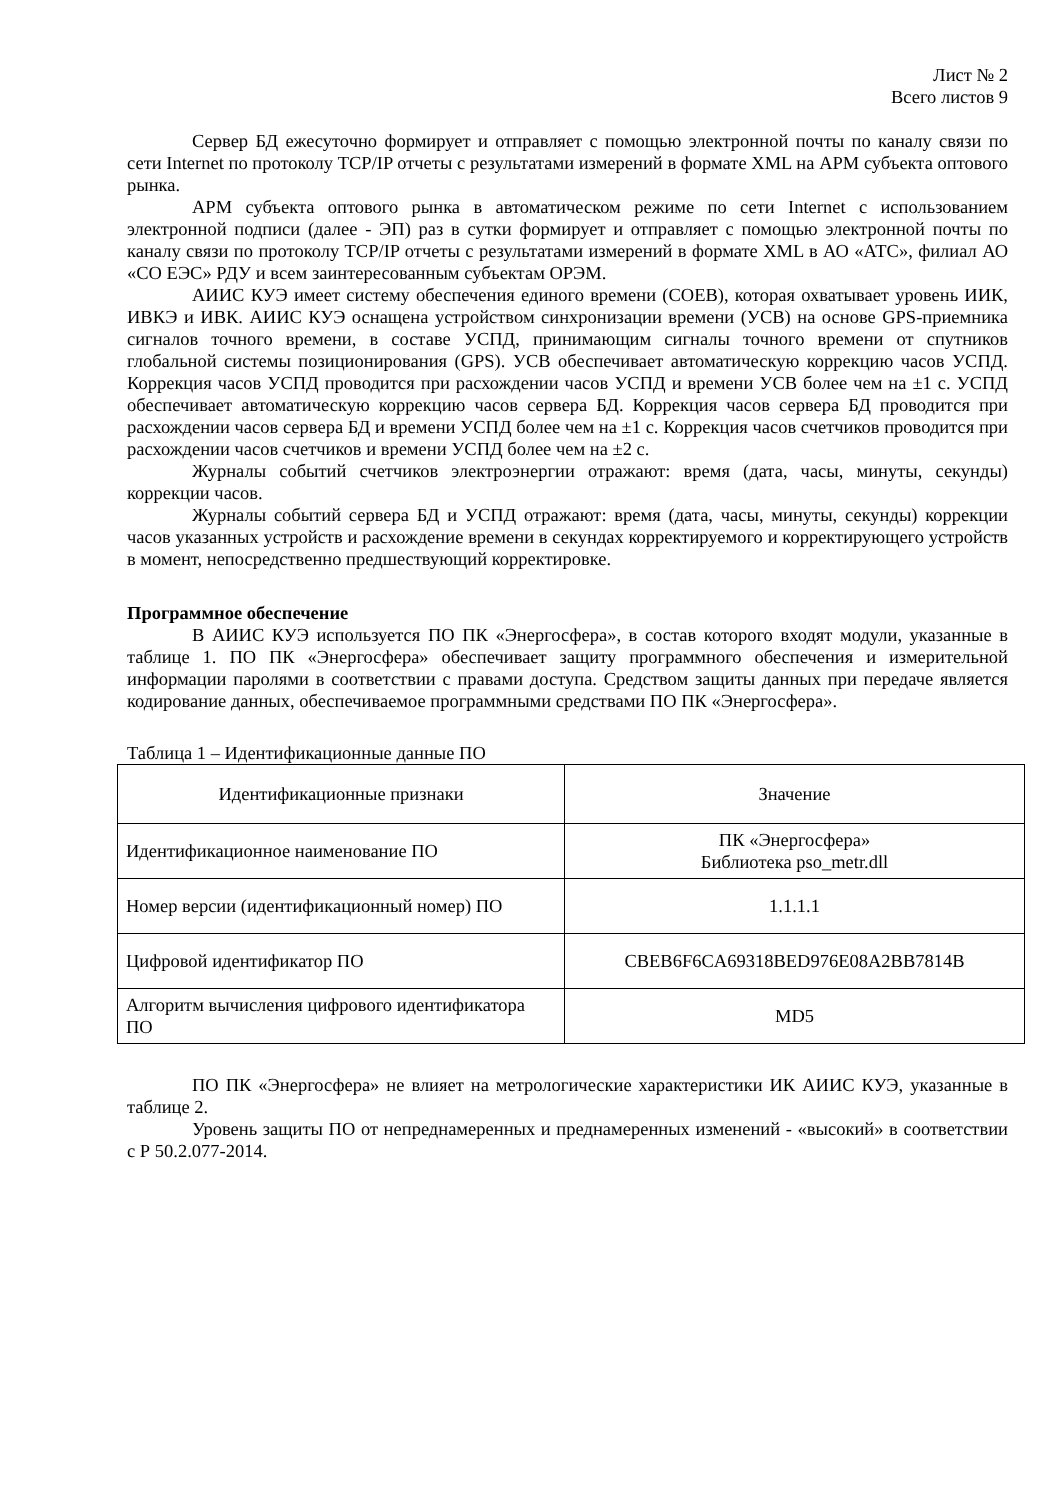Лист № 2
Всего листов 9
Сервер БД ежесуточно формирует и отправляет с помощью электронной почты по каналу связи по сети Internet по протоколу TCP/IP отчеты с результатами измерений в формате XML на АРМ субъекта оптового рынка.
АРМ субъекта оптового рынка в автоматическом режиме по сети Internet с использованием электронной подписи (далее - ЭП) раз в сутки формирует и отправляет с помощью электронной почты по каналу связи по протоколу TCP/IP отчеты с результатами измерений в формате XML в АО «АТС», филиал АО «СО ЕЭС» РДУ и всем заинтересованным субъектам ОРЭМ.
АИИС КУЭ имеет систему обеспечения единого времени (СОЕВ), которая охватывает уровень ИИК, ИВКЭ и ИВК. АИИС КУЭ оснащена устройством синхронизации времени (УСВ) на основе GPS-приемника сигналов точного времени, в составе УСПД, принимающим сигналы точного времени от спутников глобальной системы позиционирования (GPS). УСВ обеспечивает автоматическую коррекцию часов УСПД. Коррекция часов УСПД проводится при расхождении часов УСПД и времени УСВ более чем на ±1 с. УСПД обеспечивает автоматическую коррекцию часов сервера БД. Коррекция часов сервера БД проводится при расхождении часов сервера БД и времени УСПД более чем на ±1 с. Коррекция часов счетчиков проводится при расхождении часов счетчиков и времени УСПД более чем на ±2 с.
Журналы событий счетчиков электроэнергии отражают: время (дата, часы, минуты, секунды) коррекции часов.
Журналы событий сервера БД и УСПД отражают: время (дата, часы, минуты, секунды) коррекции часов указанных устройств и расхождение времени в секундах корректируемого и корректирующего устройств в момент, непосредственно предшествующий корректировке.
Программное обеспечение
В АИИС КУЭ используется ПО ПК «Энергосфера», в состав которого входят модули, указанные в таблице 1. ПО ПК «Энергосфера» обеспечивает защиту программного обеспечения и измерительной информации паролями в соответствии с правами доступа. Средством защиты данных при передаче является кодирование данных, обеспечиваемое программными средствами ПО ПК «Энергосфера».
Таблица 1 – Идентификационные данные ПО
| Идентификационные признаки | Значение |
| --- | --- |
| Идентификационное наименование ПО | ПК «Энергосфера» Библиотека pso_metr.dll |
| Номер версии (идентификационный номер) ПО | 1.1.1.1 |
| Цифровой идентификатор ПО | CBEB6F6CA69318BED976E08A2BB7814B |
| Алгоритм вычисления цифрового идентификатора ПО | MD5 |
ПО ПК «Энергосфера» не влияет на метрологические характеристики ИК АИИС КУЭ, указанные в таблице 2.
Уровень защиты ПО от непреднамеренных и преднамеренных изменений - «высокий» в соответствии с Р 50.2.077-2014.